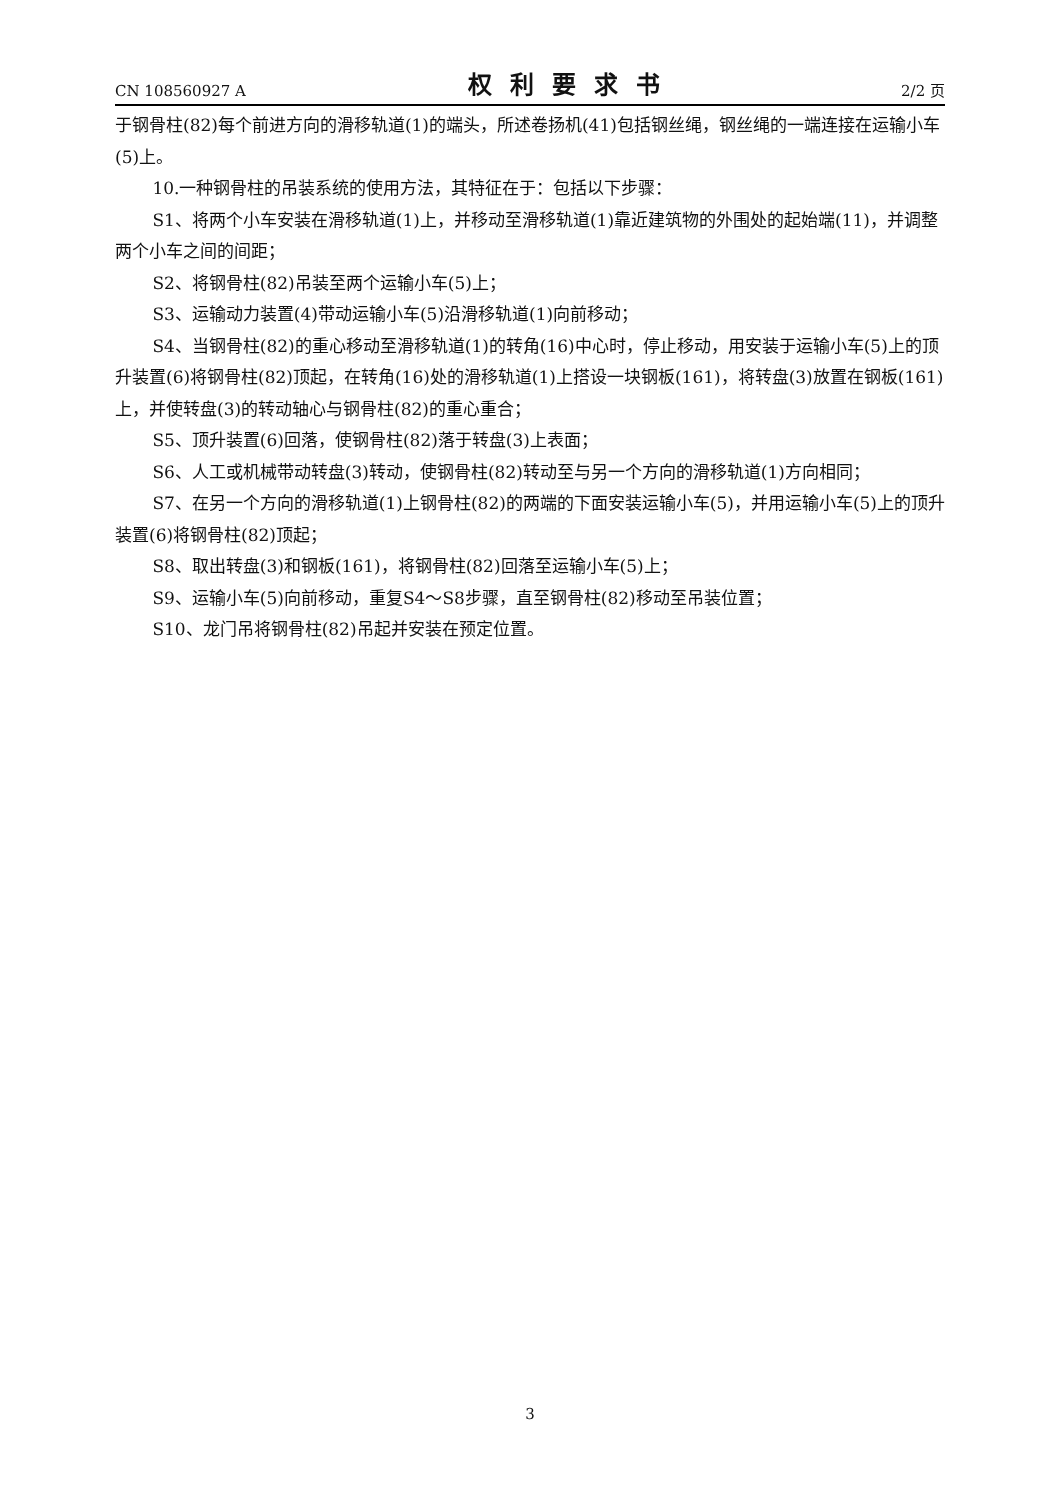CN 108560927 A 权利要求书 2/2 页
于钢骨柱(82)每个前进方向的滑移轨道(1)的端头，所述卷扬机(41)包括钢丝绳，钢丝绳的一端连接在运输小车(5)上。
10.一种钢骨柱的吊装系统的使用方法，其特征在于：包括以下步骤：
S1、将两个小车安装在滑移轨道(1)上，并移动至滑移轨道(1)靠近建筑物的外围处的起始端(11)，并调整两个小车之间的间距；
S2、将钢骨柱(82)吊装至两个运输小车(5)上；
S3、运输动力装置(4)带动运输小车(5)沿滑移轨道(1)向前移动；
S4、当钢骨柱(82)的重心移动至滑移轨道(1)的转角(16)中心时，停止移动，用安装于运输小车(5)上的顶升装置(6)将钢骨柱(82)顶起，在转角(16)处的滑移轨道(1)上搭设一块钢板(161)，将转盘(3)放置在钢板(161)上，并使转盘(3)的转动轴心与钢骨柱(82)的重心重合；
S5、顶升装置(6)回落，使钢骨柱(82)落于转盘(3)上表面；
S6、人工或机械带动转盘(3)转动，使钢骨柱(82)转动至与另一个方向的滑移轨道(1)方向相同；
S7、在另一个方向的滑移轨道(1)上钢骨柱(82)的两端的下面安装运输小车(5)，并用运输小车(5)上的顶升装置(6)将钢骨柱(82)顶起；
S8、取出转盘(3)和钢板(161)，将钢骨柱(82)回落至运输小车(5)上；
S9、运输小车(5)向前移动，重复S4～S8步骤，直至钢骨柱(82)移动至吊装位置；
S10、龙门吊将钢骨柱(82)吊起并安装在预定位置。
3